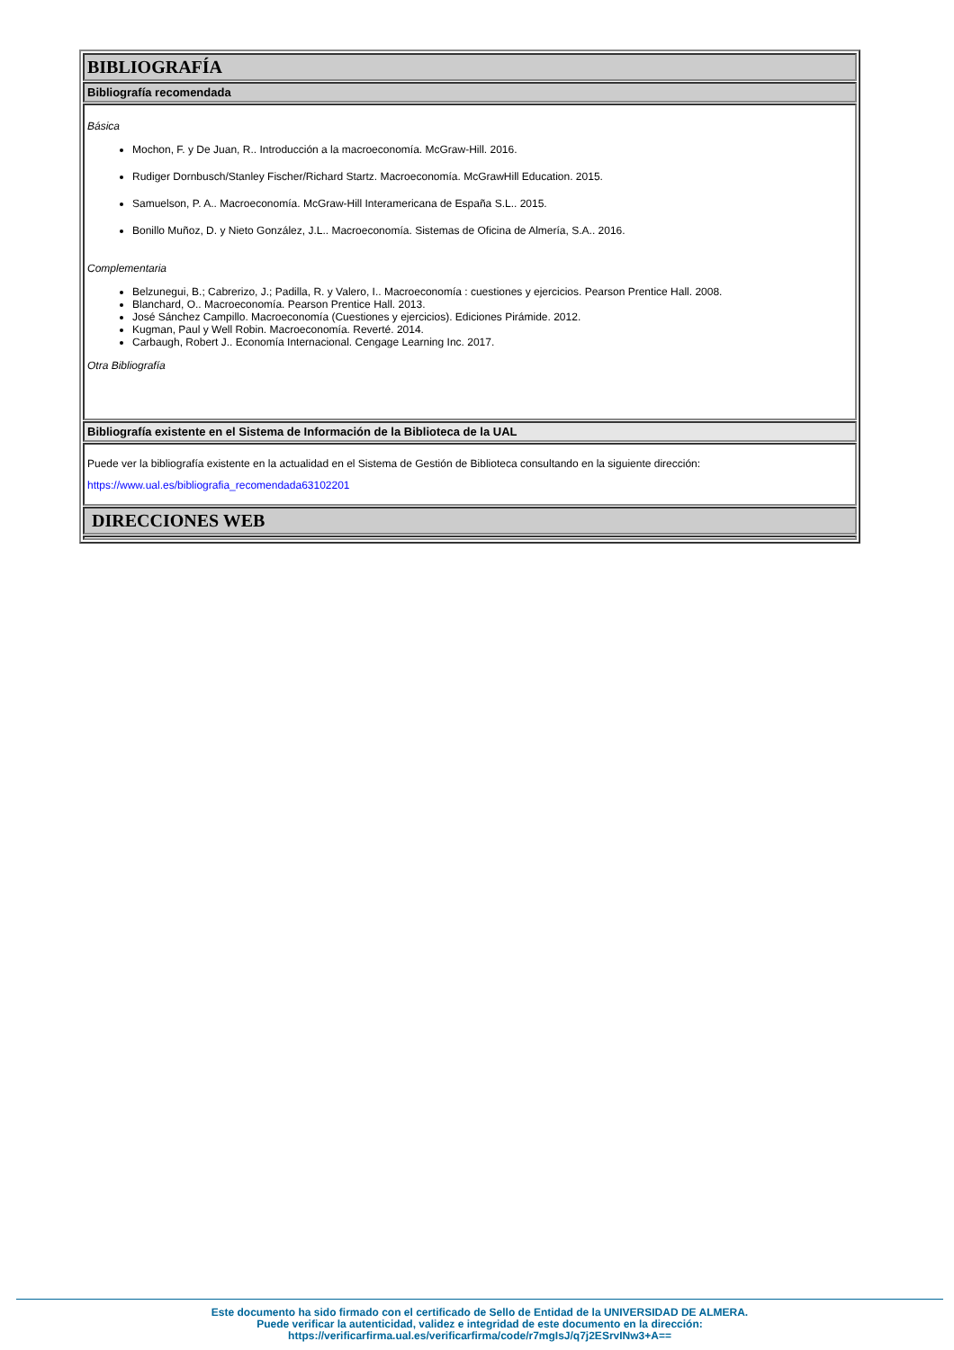BIBLIOGRAFÍA
Bibliografía recomendada
Básica
Mochon, F. y De Juan, R.. Introducción a la macroeconomía. McGraw-Hill. 2016.
Rudiger Dornbusch/Stanley Fischer/Richard Startz. Macroeconomía. McGrawHill Education. 2015.
Samuelson, P. A.. Macroeconomía. McGraw-Hill Interamericana de España S.L.. 2015.
Bonillo Muñoz, D. y Nieto González, J.L.. Macroeconomía. Sistemas de Oficina de Almería, S.A.. 2016.
Complementaria
Belzunegui, B.; Cabrerizo, J.; Padilla, R. y Valero, I.. Macroeconomía : cuestiones y ejercicios. Pearson Prentice Hall. 2008.
Blanchard, O.. Macroeconomía. Pearson Prentice Hall. 2013.
José Sánchez Campillo. Macroeconomía (Cuestiones y ejercicios). Ediciones Pirámide. 2012.
Kugman, Paul y Well Robin. Macroeconomía. Reverté. 2014.
Carbaugh, Robert J.. Economía Internacional. Cengage Learning Inc. 2017.
Otra Bibliografía
Bibliografía existente en el Sistema de Información de la Biblioteca de la UAL
Puede ver la bibliografía existente en la actualidad en el Sistema de Gestión de Biblioteca consultando en la siguiente dirección:
https://www.ual.es/bibliografia_recomendada63102201
DIRECCIONES WEB
Este documento ha sido firmado con el certificado de Sello de Entidad de la UNIVERSIDAD DE ALMERA.
Puede verificar la autenticidad, validez e integridad de este documento en la dirección:
https://verificarfirma.ual.es/verificarfirma/code/r7mgIsJ/q7j2ESrvINw3+A==